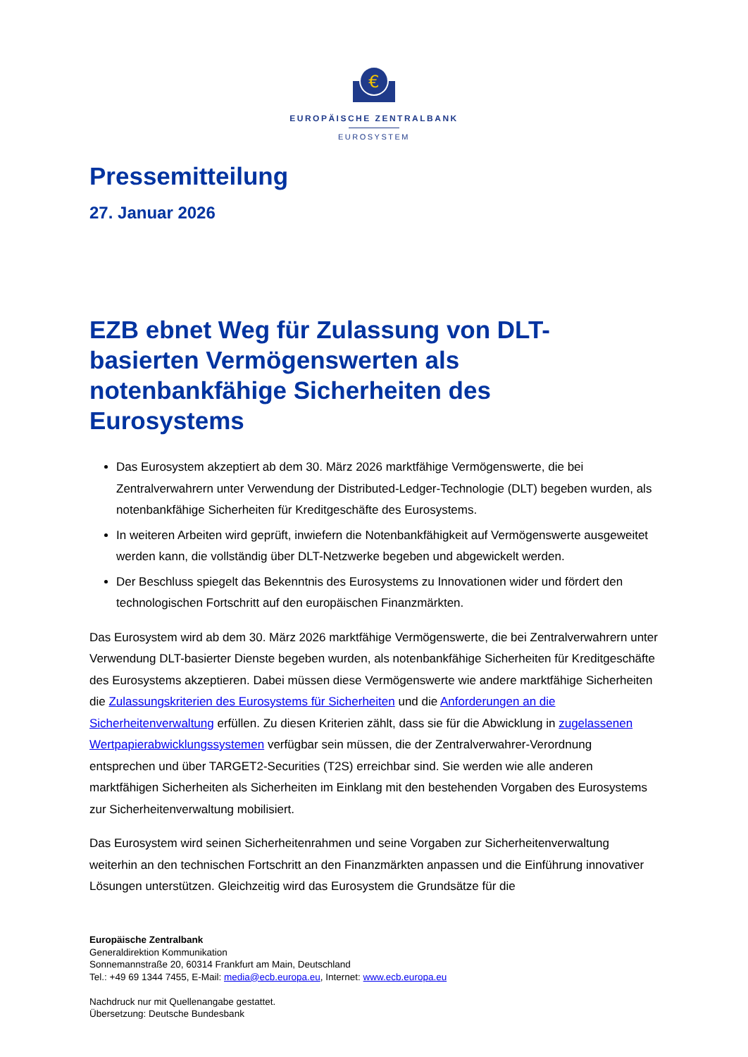€
EUROPÄISCHE ZENTRALBANK
EUROSYSTEM
Pressemitteilung
27. Januar 2026
EZB ebnet Weg für Zulassung von DLT-basierten Vermögenswerten als notenbankfähige Sicherheiten des Eurosystems
Das Eurosystem akzeptiert ab dem 30. März 2026 marktfähige Vermögenswerte, die bei Zentralverwahrern unter Verwendung der Distributed-Ledger-Technologie (DLT) begeben wurden, als notenbankfähige Sicherheiten für Kreditgeschäfte des Eurosystems.
In weiteren Arbeiten wird geprüft, inwiefern die Notenbankfähigkeit auf Vermögenswerte ausgeweitet werden kann, die vollständig über DLT-Netzwerke begeben und abgewickelt werden.
Der Beschluss spiegelt das Bekenntnis des Eurosystems zu Innovationen wider und fördert den technologischen Fortschritt auf den europäischen Finanzmärkten.
Das Eurosystem wird ab dem 30. März 2026 marktfähige Vermögenswerte, die bei Zentralverwahrern unter Verwendung DLT-basierter Dienste begeben wurden, als notenbankfähige Sicherheiten für Kreditgeschäfte des Eurosystems akzeptieren. Dabei müssen diese Vermögenswerte wie andere marktfähige Sicherheiten die Zulassungskriterien des Eurosystems für Sicherheiten und die Anforderungen an die Sicherheitenverwaltung erfüllen. Zu diesen Kriterien zählt, dass sie für die Abwicklung in zugelassenen Wertpapierabwicklungssystemen verfügbar sein müssen, die der Zentralverwahrer-Verordnung entsprechen und über TARGET2-Securities (T2S) erreichbar sind. Sie werden wie alle anderen marktfähigen Sicherheiten als Sicherheiten im Einklang mit den bestehenden Vorgaben des Eurosystems zur Sicherheitenverwaltung mobilisiert.
Das Eurosystem wird seinen Sicherheitenrahmen und seine Vorgaben zur Sicherheitenverwaltung weiterhin an den technischen Fortschritt an den Finanzmärkten anpassen und die Einführung innovativer Lösungen unterstützen. Gleichzeitig wird das Eurosystem die Grundsätze für die
Europäische Zentralbank
Generaldirektion Kommunikation
Sonnemannstraße 20, 60314 Frankfurt am Main, Deutschland
Tel.: +49 69 1344 7455, E-Mail: media@ecb.europa.eu, Internet: www.ecb.europa.eu
Nachdruck nur mit Quellenangabe gestattet.
Übersetzung: Deutsche Bundesbank